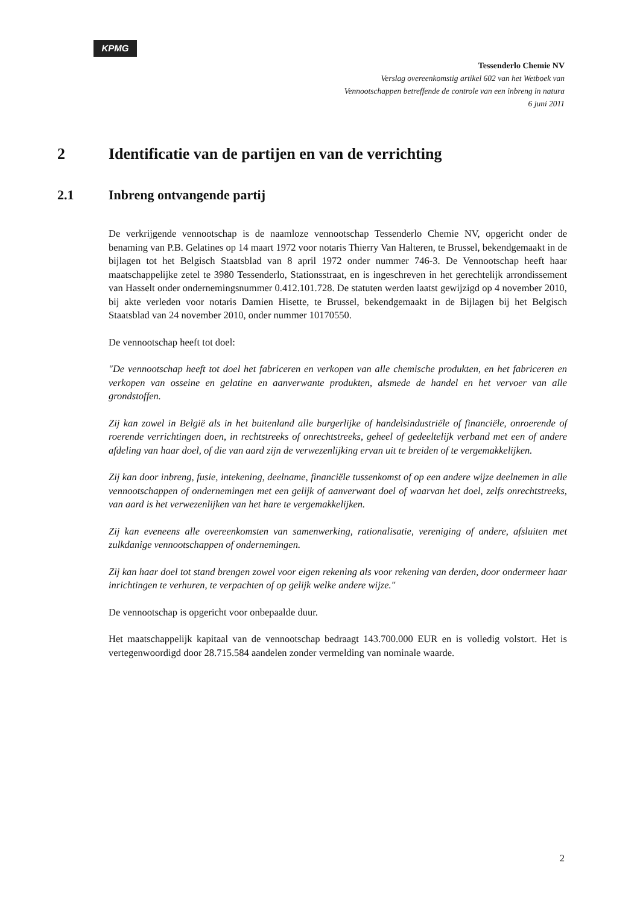KPMG
Tessenderlo Chemie NV
Verslag overeenkomstig artikel 602 van het Wetboek van
Vennootschappen betreffende de controle van een inbreng in natura
6 juni 2011
2 Identificatie van de partijen en van de verrichting
2.1 Inbreng ontvangende partij
De verkrijgende vennootschap is de naamloze vennootschap Tessenderlo Chemie NV, opgericht onder de benaming van P.B. Gelatines op 14 maart 1972 voor notaris Thierry Van Halteren, te Brussel, bekendgemaakt in de bijlagen tot het Belgisch Staatsblad van 8 april 1972 onder nummer 746-3. De Vennootschap heeft haar maatschappelijke zetel te 3980 Tessenderlo, Stationsstraat, en is ingeschreven in het gerechtelijk arrondissement van Hasselt onder ondernemingsnummer 0.412.101.728. De statuten werden laatst gewijzigd op 4 november 2010, bij akte verleden voor notaris Damien Hisette, te Brussel, bekendgemaakt in de Bijlagen bij het Belgisch Staatsblad van 24 november 2010, onder nummer 10170550.
De vennootschap heeft tot doel:
"De vennootschap heeft tot doel het fabriceren en verkopen van alle chemische produkten, en het fabriceren en verkopen van osseine en gelatine en aanverwante produkten, alsmede de handel en het vervoer van alle grondstoffen.
Zij kan zowel in België als in het buitenland alle burgerlijke of handelsindustriële of financiële, onroerende of roerende verrichtingen doen, in rechtstreeks of onrechtstreeks, geheel of gedeeltelijk verband met een of andere afdeling van haar doel, of die van aard zijn de verwezenlijking ervan uit te breiden of te vergemakkelijken.
Zij kan door inbreng, fusie, intekening, deelname, financiële tussenkomst of op een andere wijze deelnemen in alle vennootschappen of ondernemingen met een gelijk of aanverwant doel of waarvan het doel, zelfs onrechtstreeks, van aard is het verwezenlijken van het hare te vergemakkelijken.
Zij kan eveneens alle overeenkomsten van samenwerking, rationalisatie, vereniging of andere, afsluiten met zulkdanige vennootschappen of ondernemingen.
Zij kan haar doel tot stand brengen zowel voor eigen rekening als voor rekening van derden, door ondermeer haar inrichtingen te verhuren, te verpachten of op gelijk welke andere wijze."
De vennootschap is opgericht voor onbepaalde duur.
Het maatschappelijk kapitaal van de vennootschap bedraagt 143.700.000 EUR en is volledig volstort. Het is vertegenwoordigd door 28.715.584 aandelen zonder vermelding van nominale waarde.
2